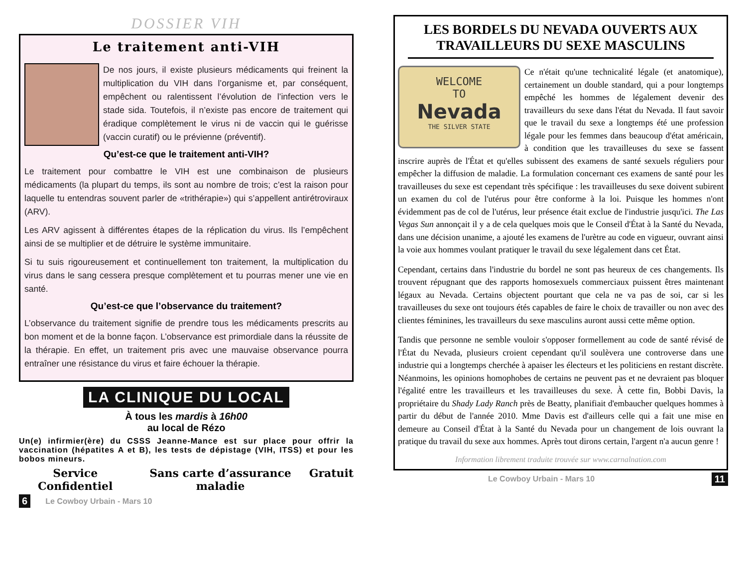DOSSIER VIH
Le traitement anti-VIH
De nos jours, il existe plusieurs médicaments qui freinent la multiplication du VIH dans l’organisme et, par conséquent, empêchent ou ralentissent l’évolution de l’infection vers le stade sida. Toutefois, il n’existe pas encore de traitement qui éradique complètement le virus ni de vaccin qui le guérisse (vaccin curatif) ou le prévienne (préventif).
Qu’est-ce que le traitement anti-VIH?
Le traitement pour combattre le VIH est une combinaison de plusieurs médicaments (la plupart du temps, ils sont au nombre de trois; c’est la raison pour laquelle tu entendras souvent parler de «trithérapie») qui s’appellent antirétroviraux (ARV).
Les ARV agissent à différentes étapes de la réplication du virus. Ils l’empêchent ainsi de se multiplier et de détruire le système immunitaire.
Si tu suis rigoureusement et continuellement ton traitement, la multiplication du virus dans le sang cessera presque complètement et tu pourras mener une vie en santé.
Qu’est-ce que l’observance du traitement?
L’observance du traitement signifie de prendre tous les médicaments prescrits au bon moment et de la bonne façon. L’observance est primordiale dans la réussite de la thérapie. En effet, un traitement pris avec une mauvaise observance pourra entraîner une résistance du virus et faire échouer la thérapie.
LA CLINIQUE DU LOCAL
À tous les mardis à 16h00
au local de Rézo
Un(e) infirmier(ère) du CSSS Jeanne-Mance est sur place pour offrir la vaccination (hépatites A et B), les tests de dépistage (VIH, ITSS) et pour les bobos mineurs.
Service Confidentiel Sans carte d’assurance maladie Gratuit
6 Le Cowboy Urbain - Mars 10
LES BORDELS DU NEVADA OUVERTS AUX TRAVAILLEURS DU SEXE MASCULINS
WELCOME
TO
Nevada
THE SILVER STATE
Ce n'était qu'une technicalité légale (et anatomique), certainement un double standard, qui a pour longtemps empêché les hommes de légalement devenir des travailleurs du sexe dans l'état du Nevada. Il faut savoir que le travail du sexe a longtemps été une profession légale pour les femmes dans beaucoup d'état américain, à condition que les travailleuses du sexe se fassent inscrire auprès de l'État et qu'elles subissent des examens de santé sexuels réguliers pour empêcher la diffusion de maladie. La formulation concernant ces examens de santé pour les travailleuses du sexe est cependant très spécifique : les travailleuses du sexe doivent subirent un examen du col de l'utérus pour être conforme à la loi. Puisque les hommes n'ont évidemment pas de col de l'utérus, leur présence était exclue de l'industrie jusqu'ici. The Las Vegas Sun annonçait il y a de cela quelques mois que le Conseil d'État à la Santé du Nevada, dans une décision unanime, a ajouté les examens de l'urètre au code en vigueur, ouvrant ainsi la voie aux hommes voulant pratiquer le travail du sexe légalement dans cet État.
Cependant, certains dans l'industrie du bordel ne sont pas heureux de ces changements. Ils trouvent répugnant que des rapports homosexuels commerciaux puissent êtres maintenant légaux au Nevada. Certains objectent pourtant que cela ne va pas de soi, car si les travailleuses du sexe ont toujours étés capables de faire le choix de travailler ou non avec des clientes féminines, les travailleurs du sexe masculins auront aussi cette même option.
Tandis que personne ne semble vouloir s'opposer formellement au code de santé révisé de l'État du Nevada, plusieurs croient cependant qu'il soulèvera une controverse dans une industrie qui a longtemps cherchée à apaiser les électeurs et les politiciens en restant discrète. Néanmoins, les opinions homophobes de certains ne peuvent pas et ne devraient pas bloquer l'égalité entre les travailleurs et les travailleuses du sexe. À cette fin, Bobbi Davis, la propriétaire du Shady Lady Ranch près de Beatty, planifiait d'embaucher quelques hommes à partir du début de l'année 2010. Mme Davis est d'ailleurs celle qui a fait une mise en demeure au Conseil d'État à la Santé du Nevada pour un changement de lois ouvrant la pratique du travail du sexe aux hommes. Après tout dirons certain, l'argent n'a aucun genre !
Information librement traduite trouvée sur www.carnalnation.com
Le Cowboy Urbain - Mars 10 11